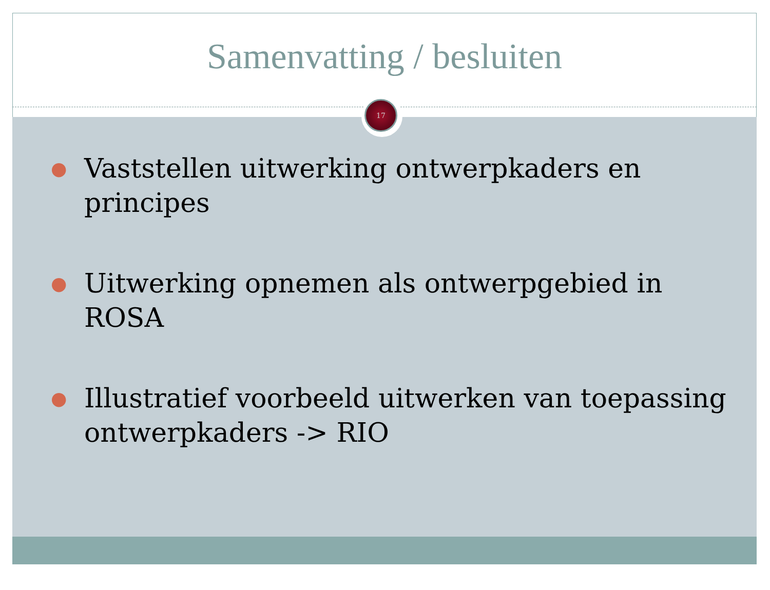Samenvatting / besluiten
17
● Vaststellen uitwerking ontwerpkaders en principes
● Uitwerking opnemen als ontwerpgebied in ROSA
● Illustratief voorbeeld uitwerken van toepassing ontwerpkaders -> RIO